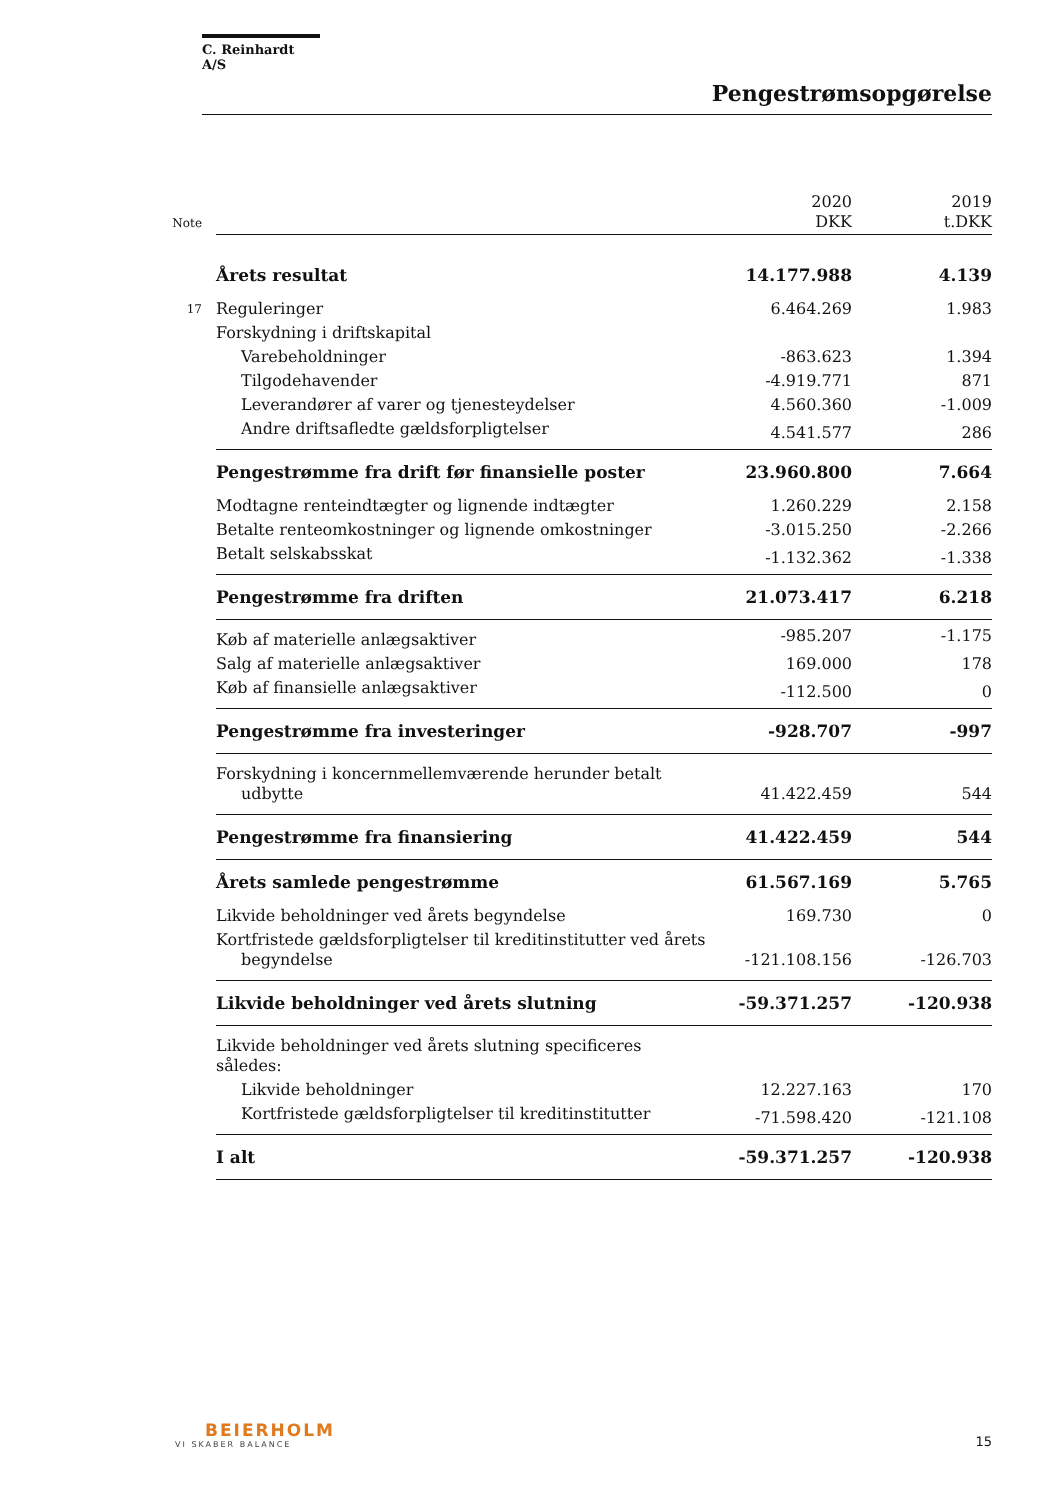C. Reinhardt A/S
Pengestrømsopgørelse
| Note | | 2020 DKK | 2019 t.DKK |
| | Årets resultat | 14.177.988 | 4.139 |
| 17 | Reguleringer | 6.464.269 | 1.983 |
| | Forskydning i driftskapital | | |
| | Varebeholdninger | -863.623 | 1.394 |
| | Tilgodehavender | -4.919.771 | 871 |
| | Leverandører af varer og tjenesteydelser | 4.560.360 | -1.009 |
| | Andre driftsafledte gældsforpligtelser | 4.541.577 | 286 |
| | Pengestrømme fra drift før finansielle poster | 23.960.800 | 7.664 |
| | Modtagne renteindtægter og lignende indtægter | 1.260.229 | 2.158 |
| | Betalte renteomkostninger og lignende omkostninger | -3.015.250 | -2.266 |
| | Betalt selskabsskat | -1.132.362 | -1.338 |
| | Pengestrømme fra driften | 21.073.417 | 6.218 |
| | Køb af materielle anlægsaktiver | -985.207 | -1.175 |
| | Salg af materielle anlægsaktiver | 169.000 | 178 |
| | Køb af finansielle anlægsaktiver | -112.500 | 0 |
| | Pengestrømme fra investeringer | -928.707 | -997 |
| | Forskydning i koncernmellemværende herunder betalt udbytte | 41.422.459 | 544 |
| | Pengestrømme fra finansiering | 41.422.459 | 544 |
| | Årets samlede pengestrømme | 61.567.169 | 5.765 |
| | Likvide beholdninger ved årets begyndelse | 169.730 | 0 |
| | Kortfristede gældsforpligtelser til kreditinstitutter ved årets begyndelse | -121.108.156 | -126.703 |
| | Likvide beholdninger ved årets slutning | -59.371.257 | -120.938 |
| | Likvide beholdninger ved årets slutning specificeres således: | | |
| | Likvide beholdninger | 12.227.163 | 170 |
| | Kortfristede gældsforpligtelser til kreditinstitutter | -71.598.420 | -121.108 |
| | I alt | -59.371.257 | -120.938 |
BEIERHOLM
VI SKABER BALANCE
15